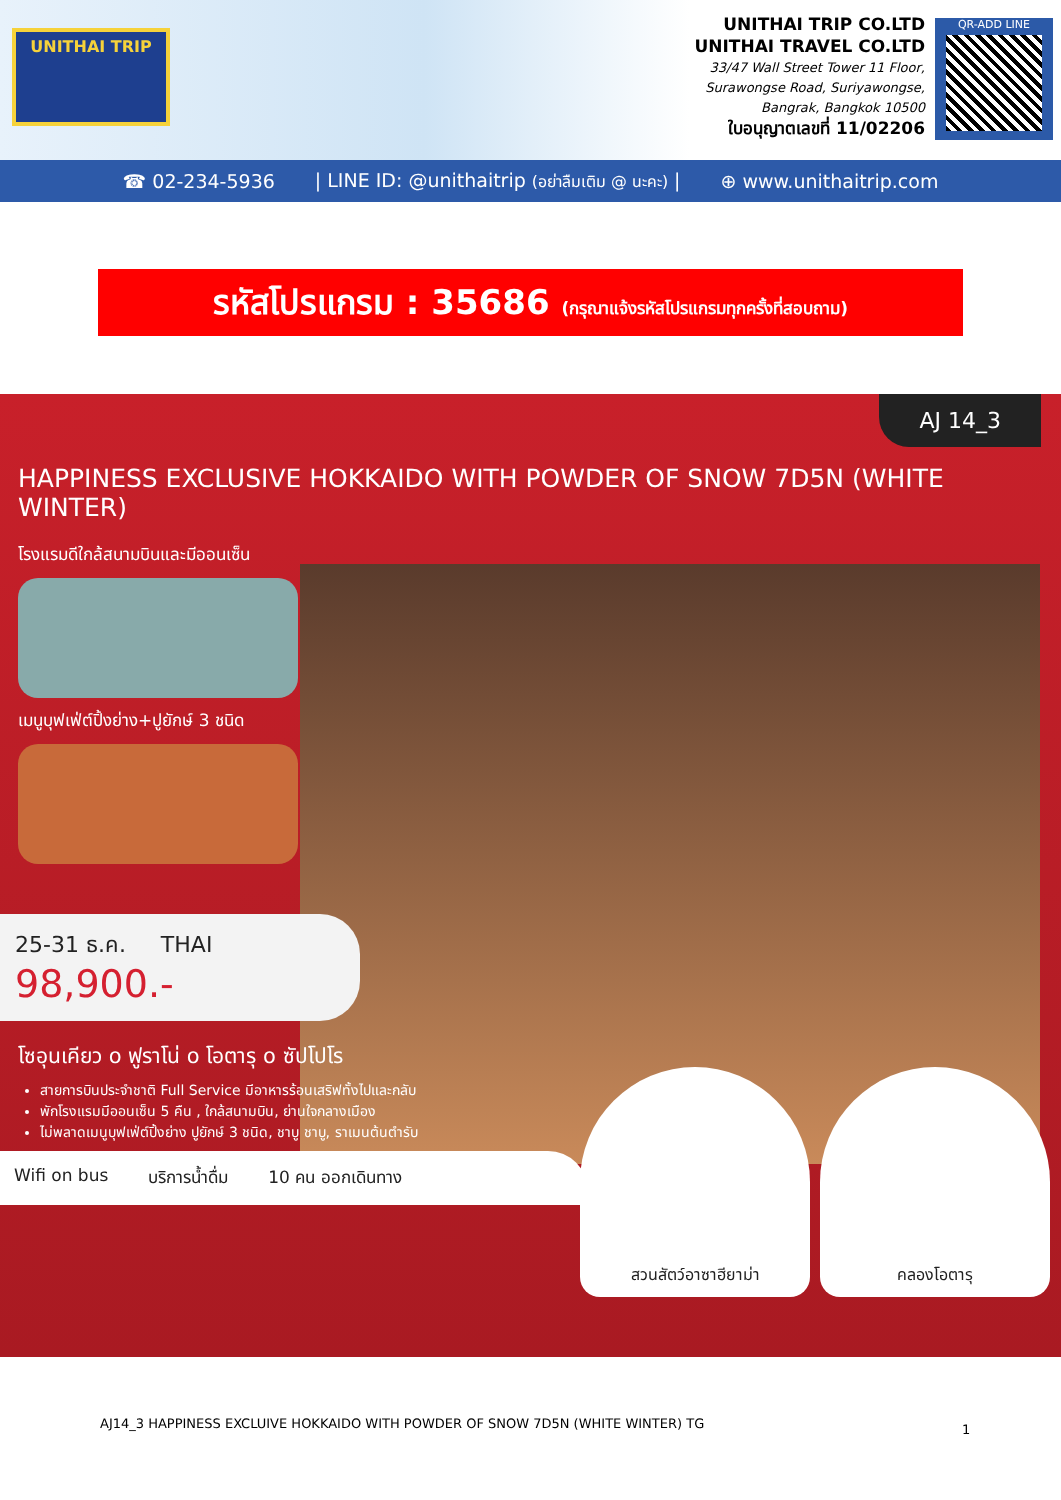UNITHAI TRIP
UNITHAI TRIP CO.LTD
UNITHAI TRAVEL CO.LTD
33/47 Wall Street Tower 11 Floor,
Surawongse Road, Suriyawongse,
Bangrak, Bangkok 10500
ใบอนุญาตเลขที่ 11/02206
QR-ADD LINE
☎ 02-234-5936 | LINE ID: @unithaitrip (อย่าลืมเติม @ นะคะ) | ⊕ www.unithaitrip.com
รหัสโปรแกรม : 35686 (กรุณาแจ้งรหัสโปรแกรมทุกครั้งที่สอบถาม)
AJ 14_3
HAPPINESS EXCLUSIVE HOKKAIDO WITH POWDER OF SNOW 7D5N (WHITE WINTER)
โรงแรมดีใกล้สนามบินและมีออนเซ็น
เมนูบุฟเฟ่ต์ปิ้งย่าง+ปูยักษ์ 3 ชนิด
25-31 ธ.ค. THAI
98,900.-
โซอุนเคียว o ฟูราโน่ o โอตารุ o ซัปโปโร
สายการบินประจำชาติ Full Service มีอาหารร้อนเสริฟทั้งไปและกลับ
พักโรงแรมมีออนเซ็น 5 คืน , ใกล้สนามบิน, ย่านใจกลางเมือง
ไม่พลาดเมนูบุฟเฟ่ต์ปิ้งย่าง ปูยักษ์ 3 ชนิด, ชาบู ชาบู, ราเมนต้นตำรับ
Wifi on bus บริการน้ำดื่ม 10 คน ออกเดินทาง
สวนสัตว์อาซาฮียาม่า คลองโอตารุ
1
AJ14_3 HAPPINESS EXCLUIVE HOKKAIDO WITH POWDER OF SNOW 7D5N (WHITE WINTER) TG